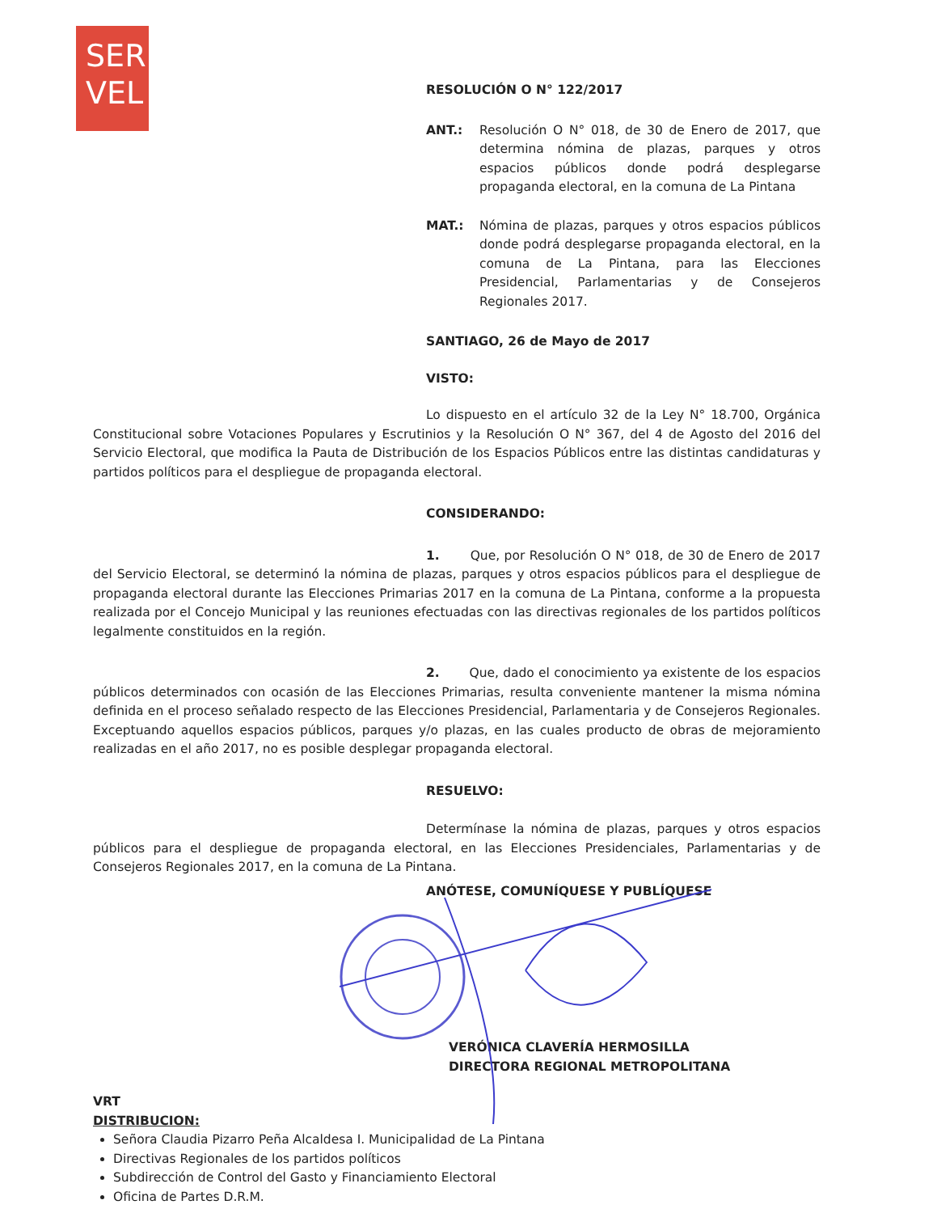SER
VEL
RESOLUCIÓN O N° 122/2017
ANT.: Resolución O N° 018, de 30 de Enero de 2017, que determina nómina de plazas, parques y otros espacios públicos donde podrá desplegarse propaganda electoral, en la comuna de La Pintana
MAT.: Nómina de plazas, parques y otros espacios públicos donde podrá desplegarse propaganda electoral, en la comuna de La Pintana, para las Elecciones Presidencial, Parlamentarias y de Consejeros Regionales 2017.
SANTIAGO, 26 de Mayo de 2017
VISTO:
Lo dispuesto en el artículo 32 de la Ley N° 18.700, Orgánica Constitucional sobre Votaciones Populares y Escrutinios y la Resolución O N° 367, del 4 de Agosto del 2016 del Servicio Electoral, que modifica la Pauta de Distribución de los Espacios Públicos entre las distintas candidaturas y partidos políticos para el despliegue de propaganda electoral.
CONSIDERANDO:
1. Que, por Resolución O N° 018, de 30 de Enero de 2017 del Servicio Electoral, se determinó la nómina de plazas, parques y otros espacios públicos para el despliegue de propaganda electoral durante las Elecciones Primarias 2017 en la comuna de La Pintana, conforme a la propuesta realizada por el Concejo Municipal y las reuniones efectuadas con las directivas regionales de los partidos políticos legalmente constituidos en la región.
2. Que, dado el conocimiento ya existente de los espacios públicos determinados con ocasión de las Elecciones Primarias, resulta conveniente mantener la misma nómina definida en el proceso señalado respecto de las Elecciones Presidencial, Parlamentaria y de Consejeros Regionales. Exceptuando aquellos espacios públicos, parques y/o plazas, en las cuales producto de obras de mejoramiento realizadas en el año 2017, no es posible desplegar propaganda electoral.
RESUELVO:
Determínase la nómina de plazas, parques y otros espacios públicos para el despliegue de propaganda electoral, en las Elecciones Presidenciales, Parlamentarias y de Consejeros Regionales 2017, en la comuna de La Pintana.
ANÓTESE, COMUNÍQUESE Y PUBLÍQUESE
VERÓNICA CLAVERÍA HERMOSILLA
DIRECTORA REGIONAL METROPOLITANA
VRT
DISTRIBUCION:
Señora Claudia Pizarro Peña Alcaldesa I. Municipalidad de La Pintana
Directivas Regionales de los partidos políticos
Subdirección de Control del Gasto y Financiamiento Electoral
Oficina de Partes D.R.M.